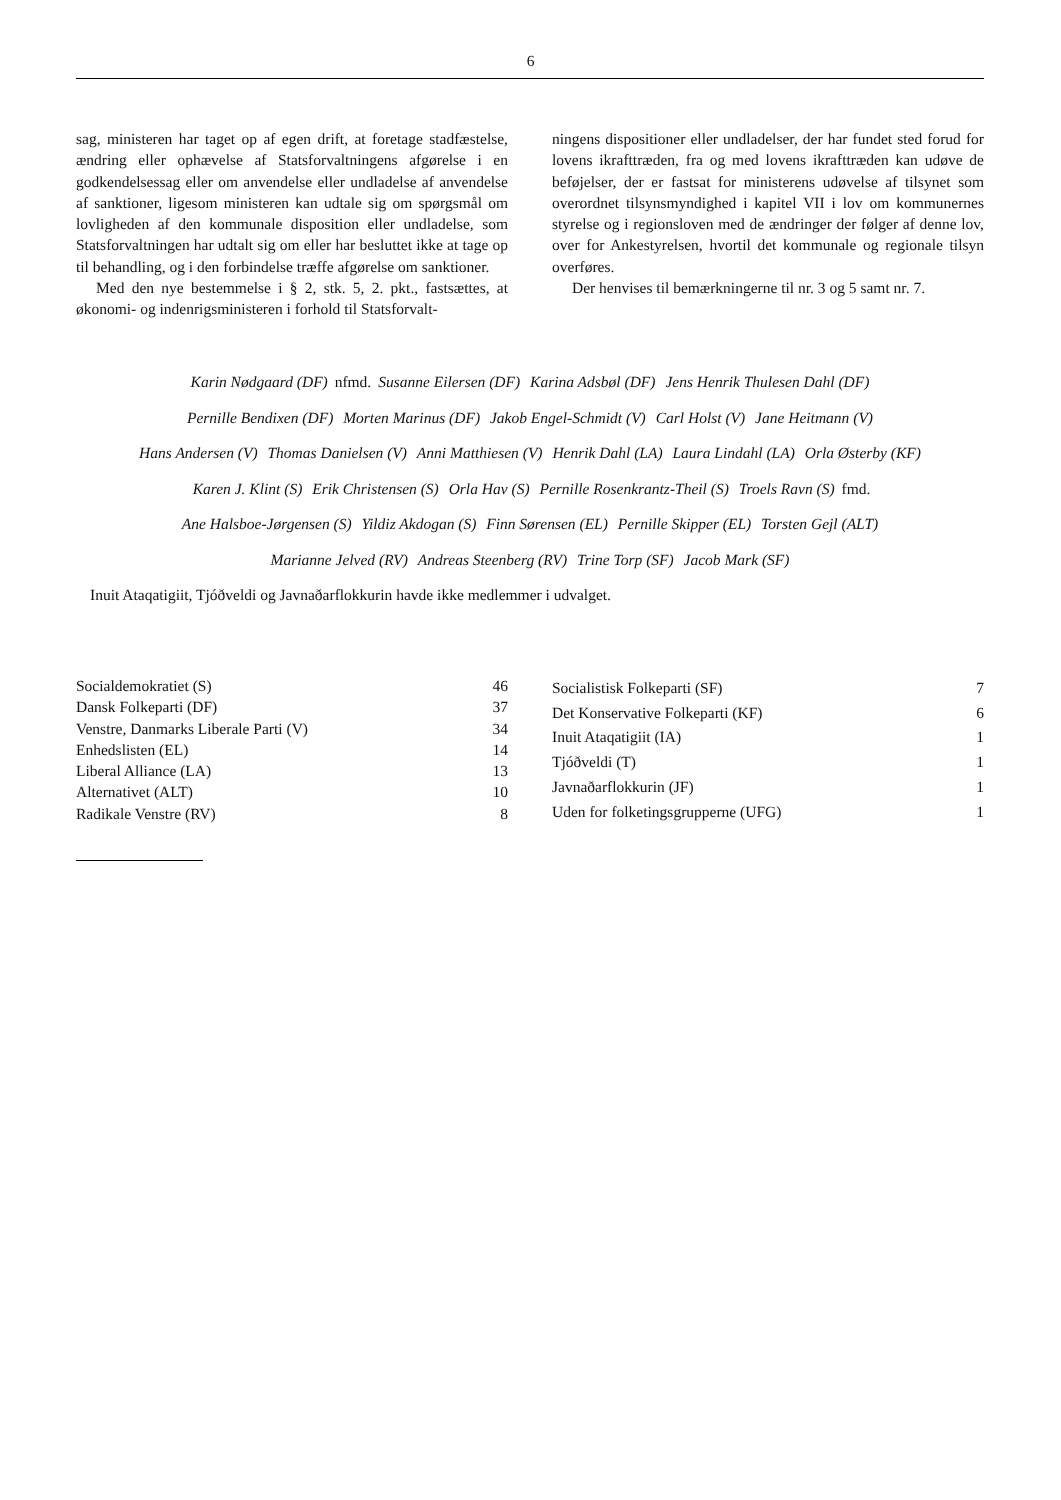6
sag, ministeren har taget op af egen drift, at foretage stadfæstelse, ændring eller ophævelse af Statsforvaltningens afgørelse i en godkendelsessag eller om anvendelse eller undladelse af anvendelse af sanktioner, ligesom ministeren kan udtale sig om spørgsmål om lovligheden af den kommunale disposition eller undladelse, som Statsforvaltningen har udtalt sig om eller har besluttet ikke at tage op til behandling, og i den forbindelse træffe afgørelse om sanktioner.
Med den nye bestemmelse i § 2, stk. 5, 2. pkt., fastsættes, at økonomi- og indenrigsministeren i forhold til Statsforvalt-
ningens dispositioner eller undladelser, der har fundet sted forud for lovens ikrafttræden, fra og med lovens ikrafttræden kan udøve de beføjelser, der er fastsat for ministerens udøvelse af tilsynet som overordnet tilsynsmyndighed i kapitel VII i lov om kommunernes styrelse og i regionsloven med de ændringer der følger af denne lov, over for Ankestyrelsen, hvortil det kommunale og regionale tilsyn overføres.
Der henvises til bemærkningerne til nr. 3 og 5 samt nr. 7.
Karin Nødgaard (DF) nfmd. Susanne Eilersen (DF) Karina Adsbøl (DF) Jens Henrik Thulesen Dahl (DF)
Pernille Bendixen (DF) Morten Marinus (DF) Jakob Engel-Schmidt (V) Carl Holst (V) Jane Heitmann (V)
Hans Andersen (V) Thomas Danielsen (V) Anni Matthiesen (V) Henrik Dahl (LA) Laura Lindahl (LA) Orla Østerby (KF)
Karen J. Klint (S) Erik Christensen (S) Orla Hav (S) Pernille Rosenkrantz-Theil (S) Troels Ravn (S) fmd.
Ane Halsboe-Jørgensen (S) Yildiz Akdogan (S) Finn Sørensen (EL) Pernille Skipper (EL) Torsten Gejl (ALT)
Marianne Jelved (RV) Andreas Steenberg (RV) Trine Torp (SF) Jacob Mark (SF)
Inuit Ataqatigiit, Tjóðveldi og Javnaðarflokkurin havde ikke medlemmer i udvalget.
| Socialdemokratiet (S) | 46 |
| Dansk Folkeparti (DF) | 37 |
| Venstre, Danmarks Liberale Parti (V) | 34 |
| Enhedslisten (EL) | 14 |
| Liberal Alliance (LA) | 13 |
| Alternativet (ALT) | 10 |
| Radikale Venstre (RV) | 8 |
| Socialistisk Folkeparti (SF) | 7 |
| Det Konservative Folkeparti (KF) | 6 |
| Inuit Ataqatigiit (IA) | 1 |
| Tjóðveldi (T) | 1 |
| Javnaðarflokkurin (JF) | 1 |
| Uden for folketingsgrupperne (UFG) | 1 |